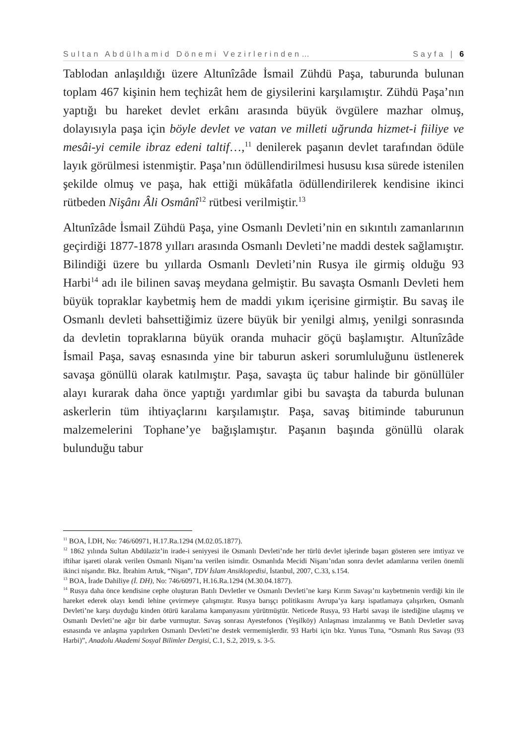Sultan Abdülhamid Dönemi Vezirlerinden… Sayfa | 6
Tablodan anlaşıldığı üzere Altunîzâde İsmail Zühdü Paşa, taburunda bulunan toplam 467 kişinin hem teçhizât hem de giysilerini karşılamıştır. Zühdü Paşa’nın yaptığı bu hareket devlet erkânı arasında büyük övgülere mazhar olmuş, dolayısıyla paşa için böyle devlet ve vatan ve milleti uğrunda hizmet-i fiiliye ve mesâi-yi cemile ibraz edeni taltif…,<sup>11</sup> denilerek paşanın devlet tarafından ödüle layık görülmesi istenmiştir. Paşa’nın ödüllendirilmesi hususu kısa sürede istenilen şekilde olmuş ve paşa, hak ettiği mükâfatla ödüllendirilerek kendisine ikinci rütbeden Nişânı Âli Osmânî<sup>12</sup> rütbesi verilmiştir.<sup>13</sup>
Altunîzâde İsmail Zühdü Paşa, yine Osmanlı Devleti’nin en sıkıntılı zamanlarının geçirdiği 1877-1878 yılları arasında Osmanlı Devleti’ne maddi destek sağlamıştır. Bilindiği üzere bu yıllarda Osmanlı Devleti’nin Rusya ile girmiş olduğu 93 Harbi<sup>14</sup> adı ile bilinen savaş meydana gelmiştir. Bu savaşta Osmanlı Devleti hem büyük topraklar kaybetmiş hem de maddi yıkım içerisine girmiştir. Bu savaş ile Osmanlı devleti bahsettiğimiz üzere büyük bir yenilgi almış, yenilgi sonrasında da devletin topraklarına büyük oranda muhacir göçü başlamıştır. Altunîzâde İsmail Paşa, savaş esnasında yine bir taburun askeri sorumluluğunu üstlenerek savaşa gönüllü olarak katılmıştır. Paşa, savaşta üç tabur halinde bir gönüllüler alayı kurarak daha önce yaptığı yardımlar gibi bu savaşta da taburda bulunan askerlerin tüm ihtiyaçlarını karşılamıştır. Paşa, savaş bitiminde taburunun malzemelerini Tophane’ye bağışlamıştır. Paşanın başında gönüllü olarak bulunduğu tabur
<sup>11</sup> BOA, İ.DH, No: 746/60971, H.17.Ra.1294 (M.02.05.1877).
<sup>12</sup> 1862 yılında Sultan Abdülaziz’in irade-i seniyyesi ile Osmanlı Devleti’nde her türlü devlet işlerinde başarı gösteren sere imtiyaz ve iftihar işareti olarak verilen Osmanlı Nişanı’na verilen isimdir. Osmanlıda Mecidi Nişanı’ndan sonra devlet adamlarına verilen önemli ikinci nişandır. Bkz. İbrahim Artuk, “Nişan”, TDV İslam Ansiklopedisi, İstanbul, 2007, C.33, s.154.
<sup>13</sup> BOA, İrade Dahiliye (İ. DH), No: 746/60971, H.16.Ra.1294 (M.30.04.1877).
<sup>14</sup> Rusya daha önce kendisine cephe oluşturan Batılı Devletler ve Osmanlı Devleti’ne karşı Kırım Savaşı’nı kaybetmenin verdiği kin ile hareket ederek olayı kendi lehine çevirmeye çalışmıştır. Rusya barışçı politikasını Avrupa’ya karşı ispatlamaya çalışırken, Osmanlı Devleti’ne karşı duyduğu kinden ötürü karalama kampanyasını yürütmüştür. Neticede Rusya, 93 Harbi savaşı ile istediğine ulaşmış ve Osmanlı Devleti’ne ağır bir darbe vurmuştur. Savaş sonrası Ayestefonos (Yeşilköy) Anlaşması imzalanmış ve Batılı Devletler savaş esnasında ve anlaşma yapılırken Osmanlı Devleti’ne destek vermemişlerdir. 93 Harbi için bkz. Yunus Tuna, “Osmanlı Rus Savaşı (93 Harbi)”, Anadolu Akademi Sosyal Bilimler Dergisi, C.1, S.2, 2019, s. 3-5.